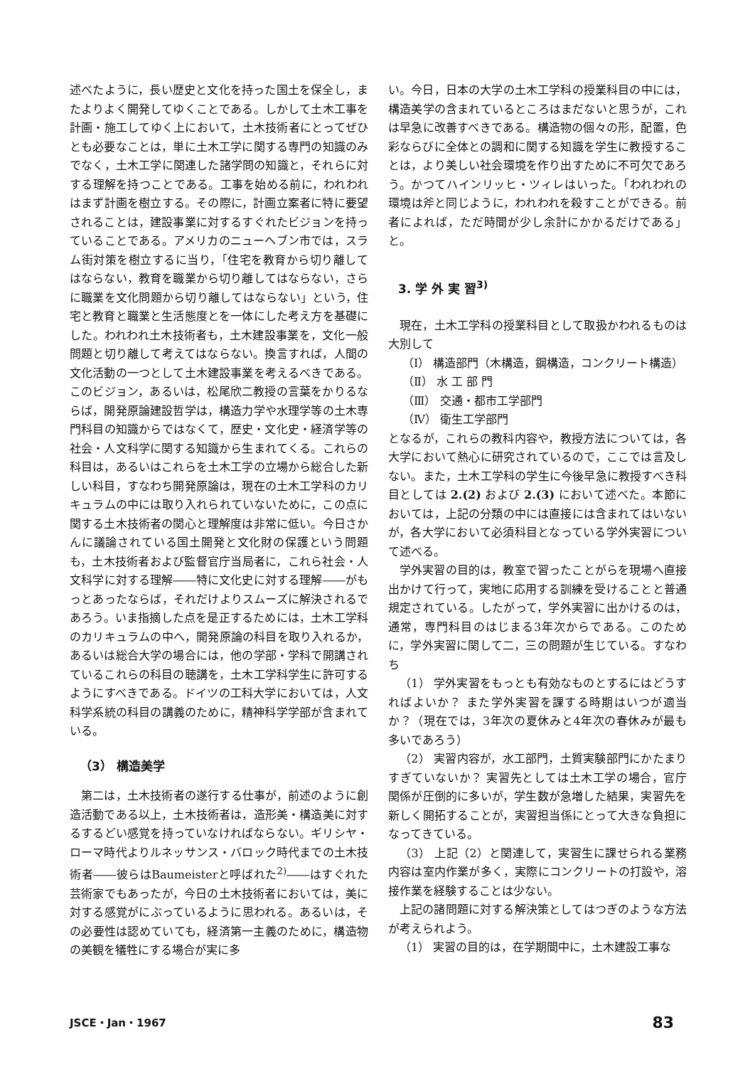述べたように，長い歴史と文化を持った国土を保全し，またよりよく開発してゆくことである。しかして土木工事を計画・施工してゆく上において，土木技術者にとってぜひとも必要なことは，単に土木工学に関する専門の知識のみでなく，土木工学に関連した諸学問の知識と，それらに対する理解を持つことである。工事を始める前に，われわれはまず計画を樹立する。その際に，計画立案者に特に要望されることは，建設事業に対するすぐれたビジョンを持っていることである。アメリカのニューヘブン市では，スラム街対策を樹立するに当り，「住宅を教育から切り離してはならない，教育を職業から切り離してはならない，さらに職業を文化問題から切り離してはならない」という，住宅と教育と職業と生活態度とを一体にした考え方を基礎にした。われわれ土木技術者も，土木建設事業を，文化一般問題と切り離して考えてはならない。換言すれば，人間の文化活動の一つとして土木建設事業を考えるべきである。このビジョン，あるいは，松尾欣二教授の言葉をかりるならば，開発原論建設哲学は，構造力学や水理学等の土木専門科目の知識からではなくて，歴史・文化史・経済学等の社会・人文科学に関する知識から生まれてくる。これらの科目は，あるいはこれらを土木工学の立場から総合した新しい科目，すなわち開発原論は，現在の土木工学科のカリキュラムの中には取り入れられていないために，この点に関する土木技術者の関心と理解度は非常に低い。今日さかんに議論されている国土開発と文化財の保護という問題も，土木技術者および監督官庁当局者に，これら社会・人文科学に対する理解――特に文化史に対する理解――がもっとあったならば，それだけよりスムーズに解決されるであろう。いま指摘した点を是正するためには，土木工学科のカリキュラムの中へ，開発原論の科目を取り入れるか，あるいは総合大学の場合には，他の学部・学科で開講されているこれらの科目の聴講を，土木工学科学生に許可するようにすべきである。ドイツの工科大学においては，人文科学系統の科目の講義のために，精神科学学部が含まれている。
（3） 構造美学
第二は，土木技術者の遂行する仕事が，前述のように創造活動である以上，土木技術者は，造形美・構造美に対するするどい感覚を持っていなければならない。ギリシヤ・ローマ時代よりルネッサンス・バロック時代までの土木技術者――彼らはBaumeisterと呼ばれた<sup>2)</sup>――はすぐれた芸術家でもあったが，今日の土木技術者においては，美に対する感覚がにぶっているように思われる。あるいは，その必要性は認めていても，経済第一主義のために，構造物の美観を犠牲にする場合が実に多
い。今日，日本の大学の土木工学科の授業科目の中には，構造美学の含まれているところはまだないと思うが，これは早急に改善すべきである。構造物の個々の形，配置，色彩ならびに全体との調和に関する知識を学生に教授することは，より美しい社会環境を作り出すために不可欠であろう。かつてハインリッヒ・ツィレはいった。「われわれの環境は斧と同じように，われわれを殺すことができる。前者によれば，ただ時間が少し余計にかかるだけである」と。
3. 学 外 実 習<sup>3)</sup>
現在，土木工学科の授業科目として取扱かわれるものは大別して
（Ⅰ） 構造部門（木構造，鋼構造，コンクリート構造）
（Ⅱ） 水 工 部 門
（Ⅲ） 交通・都市工学部門
（Ⅳ） 衛生工学部門
となるが，これらの教科内容や，教授方法については，各大学において熱心に研究されているので，ここでは言及しない。また，土木工学科の学生に今後早急に教授すべき科目としては 2.(2) および 2.(3) において述べた。本節においては，上記の分類の中には直接には含まれてはいないが，各大学において必須科目となっている学外実習について述べる。
学外実習の目的は，教室で習ったことがらを現場へ直接出かけて行って，実地に応用する訓練を受けることと普通規定されている。したがって，学外実習に出かけるのは，通常，専門科目のはじまる3年次からである。このために，学外実習に関して二，三の問題が生じている。すなわち
（1） 学外実習をもっとも有効なものとするにはどうすればよいか？ また学外実習を課する時期はいつが適当か？（現在では，3年次の夏休みと4年次の春休みが最も多いであろう）
（2） 実習内容が，水工部門，土質実験部門にかたまりすぎていないか？ 実習先としては土木工学の場合，官庁関係が圧倒的に多いが，学生数が急増した結果，実習先を新しく開拓することが，実習担当係にとって大きな負担になってきている。
（3） 上記（2）と関連して，実習生に課せられる業務内容は室内作業が多く，実際にコンクリートの打設や，溶接作業を経験することは少ない。
上記の諸問題に対する解決策としてはつぎのような方法が考えられよう。
（1） 実習の目的は，在学期間中に，土木建設工事な
JSCE・Jan・1967 83